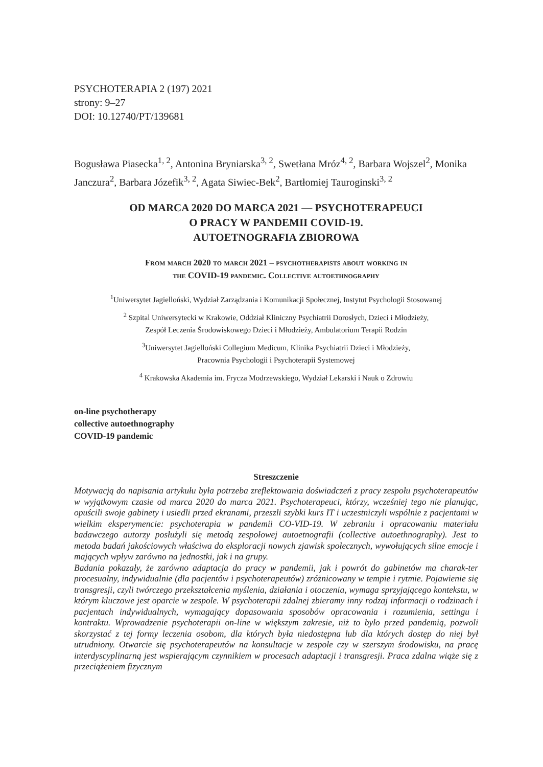PSYCHOTERAPIA 2 (197) 2021
strony: 9–27
DOI: 10.12740/PT/139681
Bogusława Piasecka<sup>1, 2</sup>, Antonina Bryniarska<sup>3, 2</sup>, Swetłana Mróz<sup>4, 2</sup>, Barbara Wojszel<sup>2</sup>, Monika Janczura<sup>2</sup>, Barbara Józefik<sup>3, 2</sup>, Agata Siwiec-Bek<sup>2</sup>, Bartłomiej Tauroginski<sup>3, 2</sup>
OD MARCA 2020 DO MARCA 2021 — PSYCHOTERAPEUCI
O PRACY W PANDEMII COVID-19.
AUTOETNOGRAFIA ZBIOROWA
From march 2020 to march 2021 – psychotherapists about working in
the COVID-19 pandemic. Collective autoethnography
<sup>1</sup> Uniwersytet Jagielloński, Wydział Zarządzania i Komunikacji Społecznej, Instytut Psychologii Stosowanej
<sup>2</sup> Szpital Uniwersytecki w Krakowie, Oddział Kliniczny Psychiatrii Dorosłych, Dzieci i Młodzieży,
Zespół Leczenia Środowiskowego Dzieci i Młodzieży, Ambulatorium Terapii Rodzin
<sup>3</sup> Uniwersytet Jagielloński Collegium Medicum, Klinika Psychiatrii Dzieci i Młodzieży,
Pracownia Psychologii i Psychoterapii Systemowej
<sup>4</sup> Krakowska Akademia im. Frycza Modrzewskiego, Wydział Lekarski i Nauk o Zdrowiu
on-line psychotherapy
collective autoethnography
COVID-19 pandemic
Streszczenie
Motywacją do napisania artykułu była potrzeba zreflektowania doświadczeń z pracy zespołu psychoterapeutów w wyjątkowym czasie od marca 2020 do marca 2021. Psychoterapeuci, którzy, wcześniej tego nie planując, opuścili swoje gabinety i usiedli przed ekranami, przeszli szybki kurs IT i uczestniczyli wspólnie z pacjentami w wielkim eksperymencie: psychoterapia w pandemii CO-VID-19. W zebraniu i opracowaniu materiału badawczego autorzy posłużyli się metodą zespołowej autoetnografii (collective autoethnography). Jest to metoda badań jakościowych właściwa do eksploracji nowych zjawisk społecznych, wywołujących silne emocje i mających wpływ zarówno na jednostki, jak i na grupy.
Badania pokazały, że zarówno adaptacja do pracy w pandemii, jak i powrót do gabinetów ma charak-ter procesualny, indywidualnie (dla pacjentów i psychoterapeutów) zróżnicowany w tempie i rytmie. Pojawienie się transgresji, czyli twórczego przekształcenia myślenia, działania i otoczenia, wymaga sprzyjającego kontekstu, w którym kluczowe jest oparcie w zespole. W psychoterapii zdalnej zbieramy inny rodzaj informacji o rodzinach i pacjentach indywidualnych, wymagający dopasowania sposobów opracowania i rozumienia, settingu i kontraktu. Wprowadzenie psychoterapii on-line w większym zakresie, niż to było przed pandemią, pozwoli skorzystać z tej formy leczenia osobom, dla których była niedostępna lub dla których dostęp do niej był utrudniony. Otwarcie się psychoterapeutów na konsultacje w zespole czy w szerszym środowisku, na pracę interdyscyplinarną jest wspierającym czynnikiem w procesach adaptacji i transgresji. Praca zdalna wiąże się z przeciążeniem fizycznym